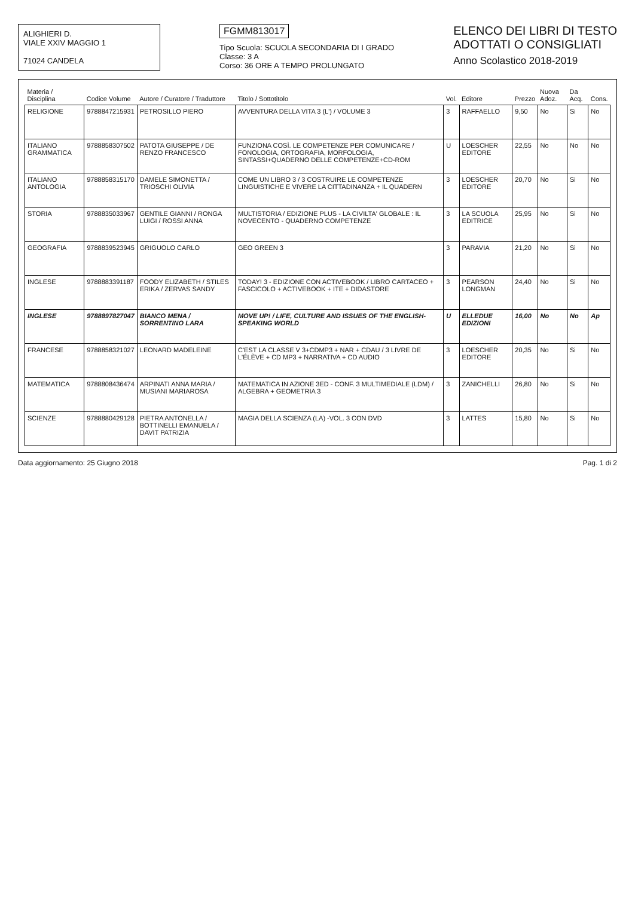ALIGHIERI D.
VIALE XXIV MAGGIO 1
71024 CANDELA
FGMM813017
Tipo Scuola: SCUOLA SECONDARIA DI I GRADO
Classe: 3 A
Corso: 36 ORE A TEMPO PROLUNGATO
ELENCO DEI LIBRI DI TESTO
ADOTTATI O CONSIGLIATI
Anno Scolastico 2018-2019
| Materia / Disciplina | Codice Volume | Autore / Curatore / Traduttore | Titolo / Sottotitolo | Vol. | Editore | Prezzo | Nuova Adoz. | Da Acq. | Cons. |
| --- | --- | --- | --- | --- | --- | --- | --- | --- | --- |
| RELIGIONE | 9788847215931 | PETROSILLO PIERO | AVVENTURA DELLA VITA 3 (L') / VOLUME 3 | 3 | RAFFAELLO | 9,50 | No | Si | No |
| ITALIANO GRAMMATICA | 9788858307502 | PATOTA GIUSEPPE / DE RENZO FRANCESCO | FUNZIONA COSÌ. LE COMPETENZE PER COMUNICARE / FONOLOGIA, ORTOGRAFIA, MORFOLOGIA, SINTASSI+QUADERNO DELLE COMPETENZE+CD-ROM | U | LOESCHER EDITORE | 22,55 | No | No | No |
| ITALIANO ANTOLOGIA | 9788858315170 | DAMELE SIMONETTA / TRIOSCHI OLIVIA | COME UN LIBRO 3 / 3 COSTRUIRE LE COMPETENZE LINGUISTICHE E VIVERE LA CITTADINANZA + IL QUADERN | 3 | LOESCHER EDITORE | 20,70 | No | Si | No |
| STORIA | 9788835033967 | GENTILE GIANNI / RONGA LUIGI / ROSSI ANNA | MULTISTORIA / EDIZIONE PLUS - LA CIVILTA' GLOBALE : IL NOVECENTO - QUADERNO COMPETENZE | 3 | LA SCUOLA EDITRICE | 25,95 | No | Si | No |
| GEOGRAFIA | 9788839523945 | GRIGUOLO CARLO | GEO GREEN 3 | 3 | PARAVIA | 21,20 | No | Si | No |
| INGLESE | 9788883391187 | FOODY ELIZABETH / STILES ERIKA / ZERVAS SANDY | TODAY! 3 - EDIZIONE CON ACTIVEBOOK / LIBRO CARTACEO + FASCICOLO + ACTIVEBOOK + ITE + DIDASTORE | 3 | PEARSON LONGMAN | 24,40 | No | Si | No |
| INGLESE | 9788897827047 | BIANCO MENA / SORRENTINO LARA | MOVE UP! / LIFE, CULTURE AND ISSUES OF THE ENGLISH-SPEAKING WORLD | U | ELLEDUE EDIZIONI | 16,00 | No | No | Ap |
| FRANCESE | 9788858321027 | LEONARD MADELEINE | C'EST LA CLASSE V 3+CDMP3 + NAR + CDAU / 3 LIVRE DE L'ÉLÈVE + CD MP3 + NARRATIVA + CD AUDIO | 3 | LOESCHER EDITORE | 20,35 | No | Si | No |
| MATEMATICA | 9788808436474 | ARPINATI ANNA MARIA / MUSIANI MARIAROSA | MATEMATICA IN AZIONE 3ED - CONF. 3 MULTIMEDIALE (LDM) / ALGEBRA + GEOMETRIA 3 | 3 | ZANICHELLI | 26,80 | No | Si | No |
| SCIENZE | 9788880429128 | PIETRA ANTONELLA / BOTTINELLI EMANUELA / DAVIT PATRIZIA | MAGIA DELLA SCIENZA (LA) -VOL. 3 CON DVD | 3 | LATTES | 15,80 | No | Si | No |
Data aggiornamento: 25 Giugno 2018 Pag. 1 di 2